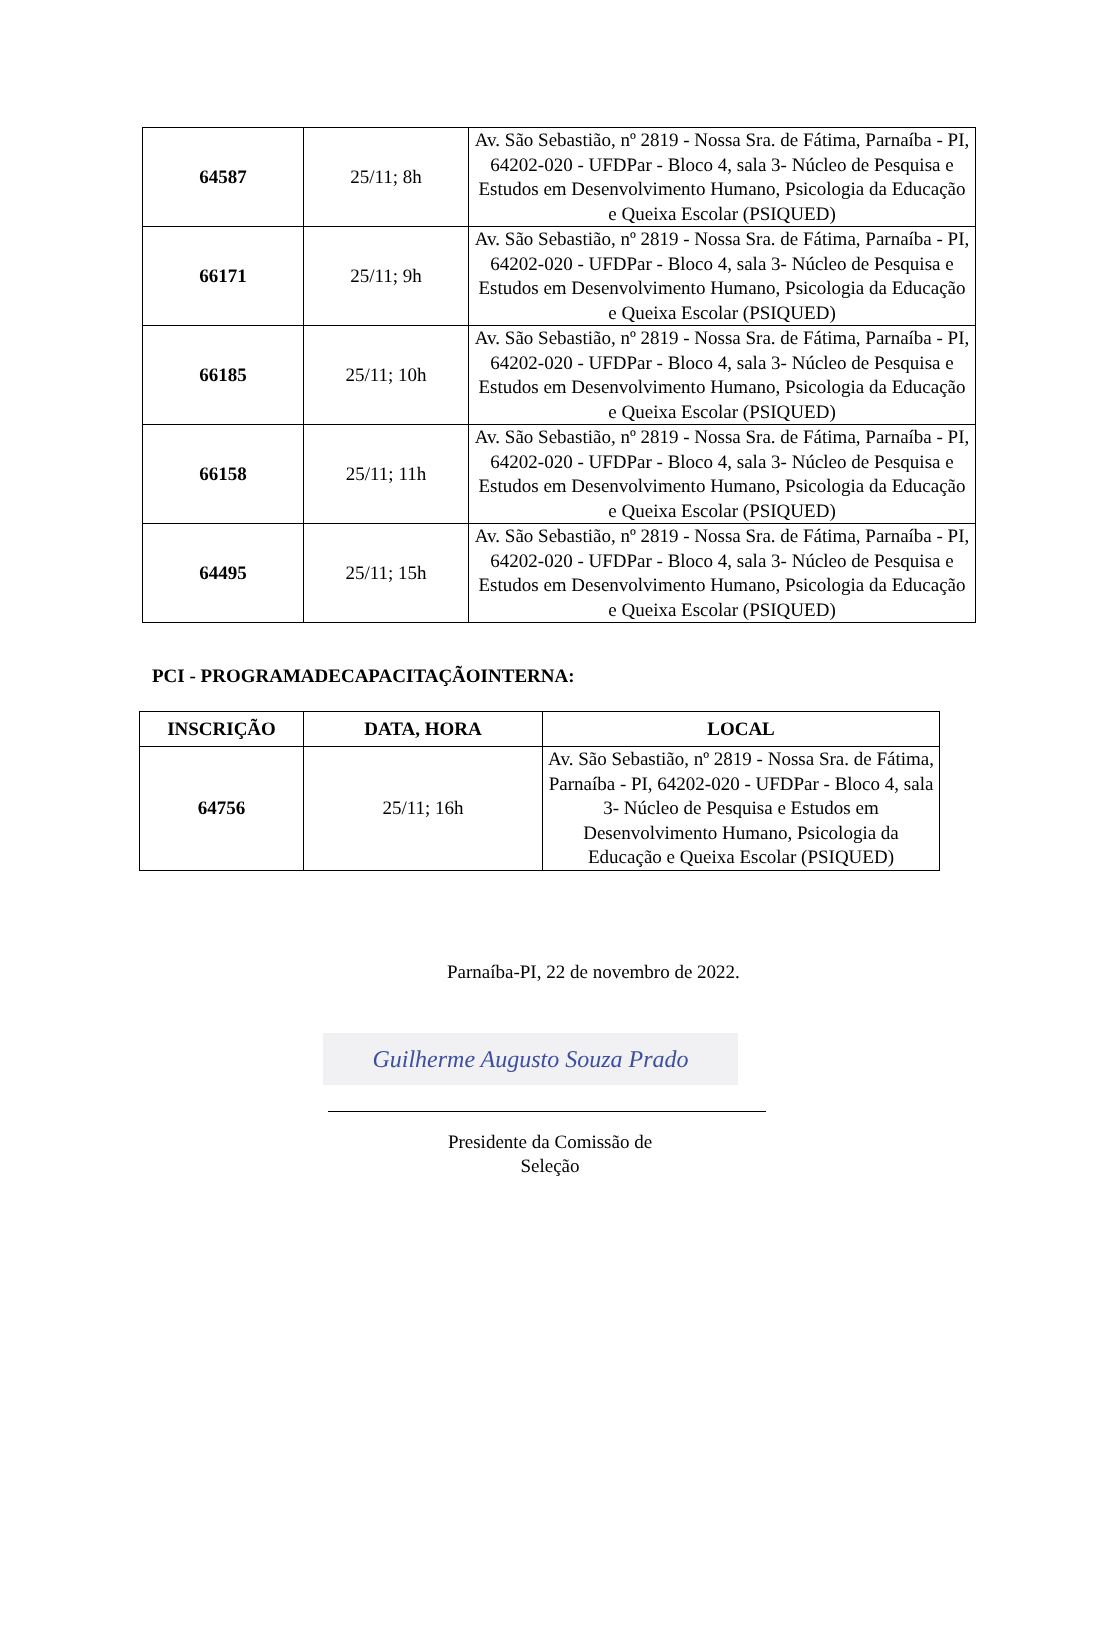| 64587 | 25/11; 8h | Av. São Sebastião, nº 2819 - Nossa Sra. de Fátima, Parnaíba - PI, 64202-020 - UFDPar - Bloco 4, sala 3- Núcleo de Pesquisa e Estudos em Desenvolvimento Humano, Psicologia da Educação e Queixa Escolar (PSIQUED) |
| 66171 | 25/11; 9h | Av. São Sebastião, nº 2819 - Nossa Sra. de Fátima, Parnaíba - PI, 64202-020 - UFDPar - Bloco 4, sala 3- Núcleo de Pesquisa e Estudos em Desenvolvimento Humano, Psicologia da Educação e Queixa Escolar (PSIQUED) |
| 66185 | 25/11; 10h | Av. São Sebastião, nº 2819 - Nossa Sra. de Fátima, Parnaíba - PI, 64202-020 - UFDPar - Bloco 4, sala 3- Núcleo de Pesquisa e Estudos em Desenvolvimento Humano, Psicologia da Educação e Queixa Escolar (PSIQUED) |
| 66158 | 25/11; 11h | Av. São Sebastião, nº 2819 - Nossa Sra. de Fátima, Parnaíba - PI, 64202-020 - UFDPar - Bloco 4, sala 3- Núcleo de Pesquisa e Estudos em Desenvolvimento Humano, Psicologia da Educação e Queixa Escolar (PSIQUED) |
| 64495 | 25/11; 15h | Av. São Sebastião, nº 2819 - Nossa Sra. de Fátima, Parnaíba - PI, 64202-020 - UFDPar - Bloco 4, sala 3- Núcleo de Pesquisa e Estudos em Desenvolvimento Humano, Psicologia da Educação e Queixa Escolar (PSIQUED) |
PCI - PROGRAMADECAPACITAÇÃOINTERNA:
| INSCRIÇÃO | DATA, HORA | LOCAL |
| --- | --- | --- |
| 64756 | 25/11; 16h | Av. São Sebastião, nº 2819 - Nossa Sra. de Fátima, Parnaíba - PI, 64202-020 - UFDPar - Bloco 4, sala 3- Núcleo de Pesquisa e Estudos em Desenvolvimento Humano, Psicologia da Educação e Queixa Escolar (PSIQUED) |
Parnaíba-PI, 22 de novembro de 2022.
Guilherme Augusto Souza Prado
Presidente da Comissão de
Seleção